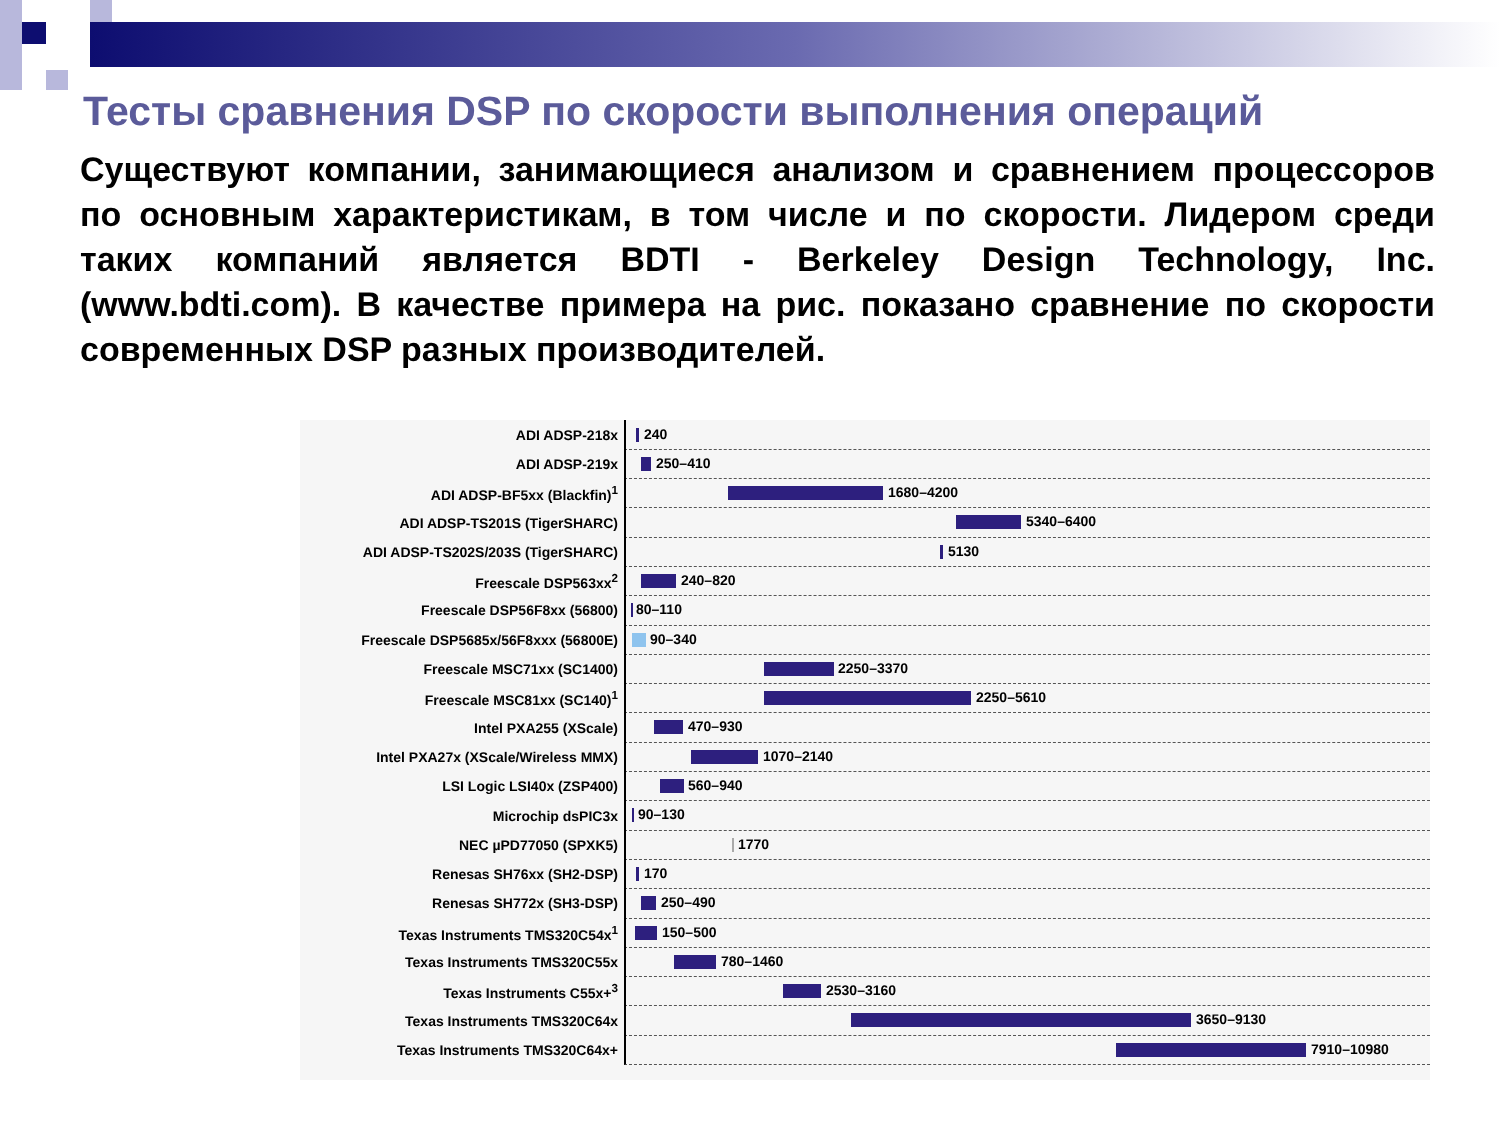Тесты сравнения DSP по скорости выполнения операций
Существуют компании, занимающиеся анализом и сравнением процессоров по основным характеристикам, в том числе и по скорости. Лидером среди таких компаний является BDTI - Berkeley Design Technology, Inc. (www.bdti.com). В качестве примера на рис. показано сравнение по скорости современных DSP разных производителей.
ADI ADSP-218x
240
ADI ADSP-219x
250–410
ADI ADSP-BF5xx (Blackfin)<sup>1</sup>
1680–4200
ADI ADSP-TS201S (TigerSHARC)
5340–6400
ADI ADSP-TS202S/203S (TigerSHARC)
5130
Freescale DSP563xx<sup>2</sup>
240–820
Freescale DSP56F8xx (56800)
80–110
Freescale DSP5685x/56F8xxx (56800E)
90–340
Freescale MSC71xx (SC1400)
2250–3370
Freescale MSC81xx (SC140)<sup>1</sup>
2250–5610
Intel PXA255 (XScale)
470–930
Intel PXA27x (XScale/Wireless MMX)
1070–2140
LSI Logic LSI40x (ZSP400)
560–940
Microchip dsPIC3x
90–130
NEC µPD77050 (SPXK5)
1770
Renesas SH76xx (SH2-DSP)
170
Renesas SH772x (SH3-DSP)
250–490
Texas Instruments TMS320C54x<sup>1</sup>
150–500
Texas Instruments TMS320C55x
780–1460
Texas Instruments C55x+<sup>3</sup>
2530–3160
Texas Instruments TMS320C64x
3650–9130
Texas Instruments TMS320C64x+
7910–10980